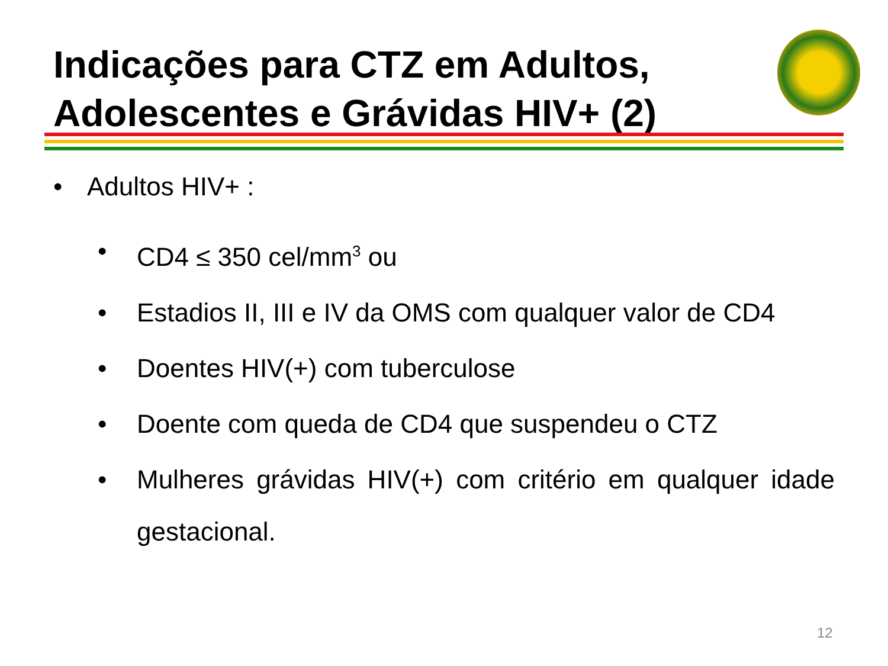Indicações para CTZ em Adultos, Adolescentes e Grávidas HIV+ (2)
• Adultos HIV+ :
• CD4 ≤ 350 cel/mm<sup>3</sup> ou
• Estadios II, III e IV da OMS com qualquer valor de CD4
• Doentes HIV(+) com tuberculose
• Doente com queda de CD4 que suspendeu o CTZ
•
Mulheres grávidas HIV(+) com critério em qualquer idade gestacional.
12